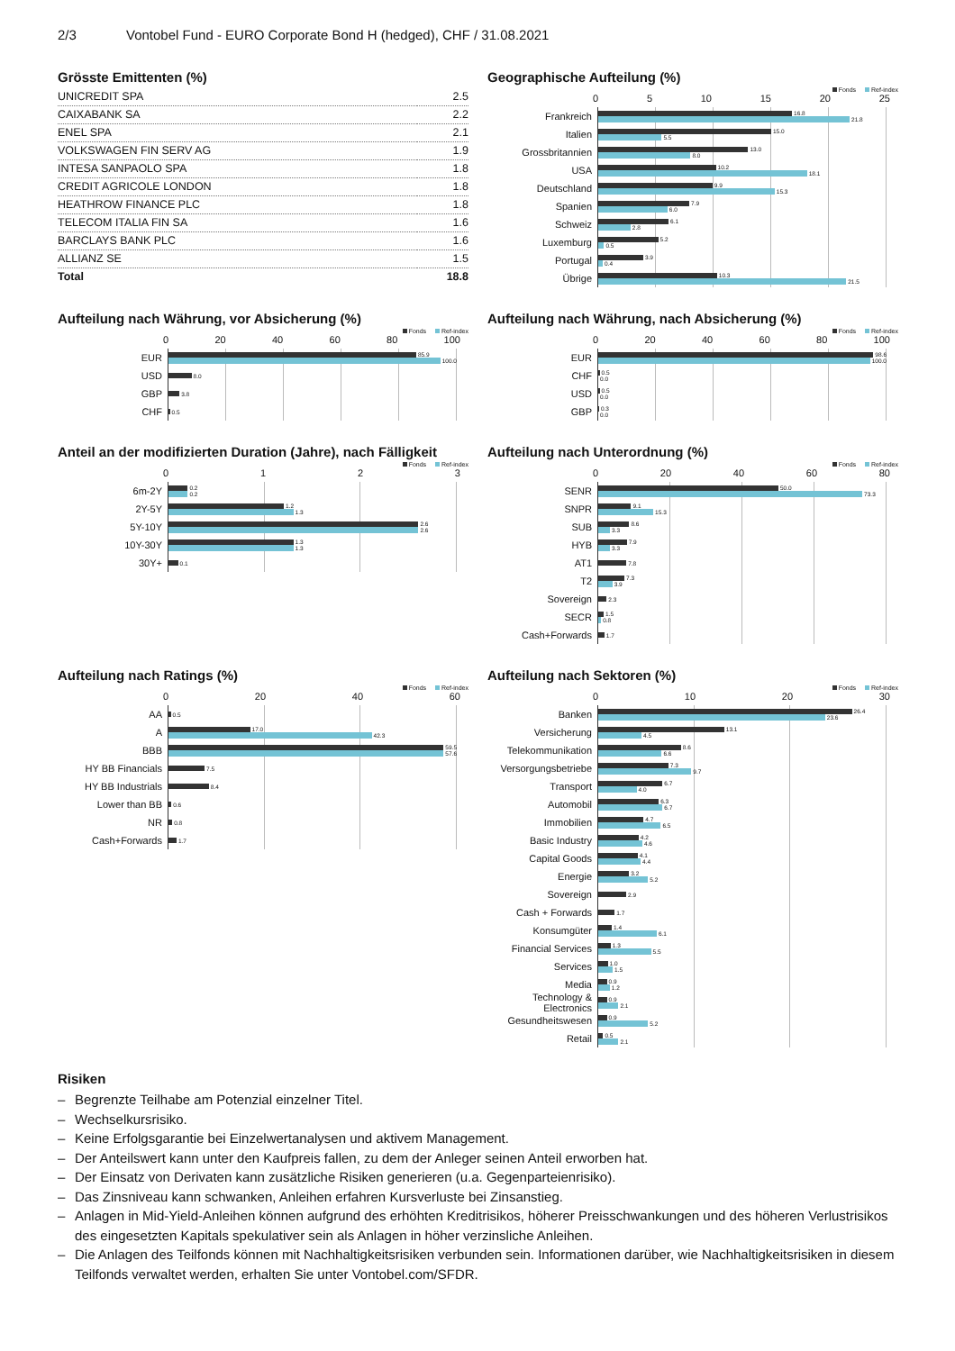2/3 Vontobel Fund - EURO Corporate Bond H (hedged), CHF / 31.08.2021
Grösste Emittenten (%)
| UNICREDIT SPA | 2.5 |
| CAIXABANK SA | 2.2 |
| ENEL SPA | 2.1 |
| VOLKSWAGEN FIN SERV AG | 1.9 |
| INTESA SANPAOLO SPA | 1.8 |
| CREDIT AGRICOLE LONDON | 1.8 |
| HEATHROW FINANCE PLC | 1.8 |
| TELECOM ITALIA FIN SA | 1.6 |
| BARCLAYS BANK PLC | 1.6 |
| ALLIANZ SE | 1.5 |
| Total | 18.8 |
Geographische Aufteilung (%)
Fonds Ref-index
05 10 15 20 25
Frankreich
16.8
21.8
Italien
15.0
5.5
Grossbritannien
13.0
8.0
USA
10.2
18.1
Deutschland
9.9
15.3
Spanien
7.9
6.0
Schweiz
6.1
2.8
Luxemburg
5.2
0.5
Portugal
3.9
0.4
Übrige
10.3
21.5
Aufteilung nach Währung, vor Absicherung (%)
Fonds Ref-index
0 20 40 60 80 100
EUR
85.9
100.0
USD
8.0
GBP
3.8
CHF
0.5
Aufteilung nach Währung, nach Absicherung (%)
Fonds Ref-index
0 20 40 60 80 100
EUR
98.6
100.0
CHF
0.5
0.0
USD
0.5
0.0
GBP
0.3
0.0
Anteil an der modifizierten Duration (Jahre), nach Fälligkeit
Fonds Ref-index
0123
6m-2Y
0.2
0.2
2Y-5Y
1.2
1.3
5Y-10Y
2.6
2.6
10Y-30Y
1.3
1.3
30Y+
0.1
Aufteilung nach Unterordnung (%)
Fonds Ref-index
0 20 40 60 80
SENR
50.0
73.3
SNPR
9.1
15.3
SUB
8.6
3.3
HYB
7.9
3.3
AT1
7.8
T2
7.3
3.9
Sovereign
2.3
SECR
1.5
0.8
Cash+Forwards
1.7
Aufteilung nach Ratings (%)
Fonds Ref-index
0 20 40 60
AA
0.5
A
17.0
42.3
BBB
59.5
57.6
HY BB Financials
7.5
HY BB Industrials
8.4
Lower than BB
0.6
NR
0.8
Cash+Forwards
1.7
Aufteilung nach Sektoren (%)
Fonds Ref-index
0 10 20 30
Banken
26.4
23.6
Versicherung
13.1
4.5
Telekommunikation
8.6
6.6
Versorgungsbetriebe
7.3
9.7
Transport
6.7
4.0
Automobil
6.3
6.7
Immobilien
4.7
6.5
Basic Industry
4.2
4.6
Capital Goods
4.1
4.4
Energie
3.2
5.2
Sovereign
2.9
Cash + Forwards
1.7
Konsumgüter
1.4
6.1
Financial Services
1.3
5.5
Services
1.0
1.5
Media
0.9
1.2
Technology & Electronics
0.9
2.1
Gesundheitswesen
0.9
5.2
Retail
0.5
2.1
Risiken
– Begrenzte Teilhabe am Potenzial einzelner Titel.
– Wechselkursrisiko.
– Keine Erfolgsgarantie bei Einzelwertanalysen und aktivem Management.
– Der Anteilswert kann unter den Kaufpreis fallen, zu dem der Anleger seinen Anteil erworben hat.
– Der Einsatz von Derivaten kann zusätzliche Risiken generieren (u.a. Gegenparteienrisiko).
– Das Zinsniveau kann schwanken, Anleihen erfahren Kursverluste bei Zinsanstieg.
– Anlagen in Mid-Yield-Anleihen können aufgrund des erhöhten Kreditrisikos, höherer Preisschwankungen und des höheren Verlustrisikos des eingesetzten Kapitals spekulativer sein als Anlagen in höher verzinsliche Anleihen.
– Die Anlagen des Teilfonds können mit Nachhaltigkeitsrisiken verbunden sein. Informationen darüber, wie Nachhaltigkeitsrisiken in diesem Teilfonds verwaltet werden, erhalten Sie unter Vontobel.com/SFDR.